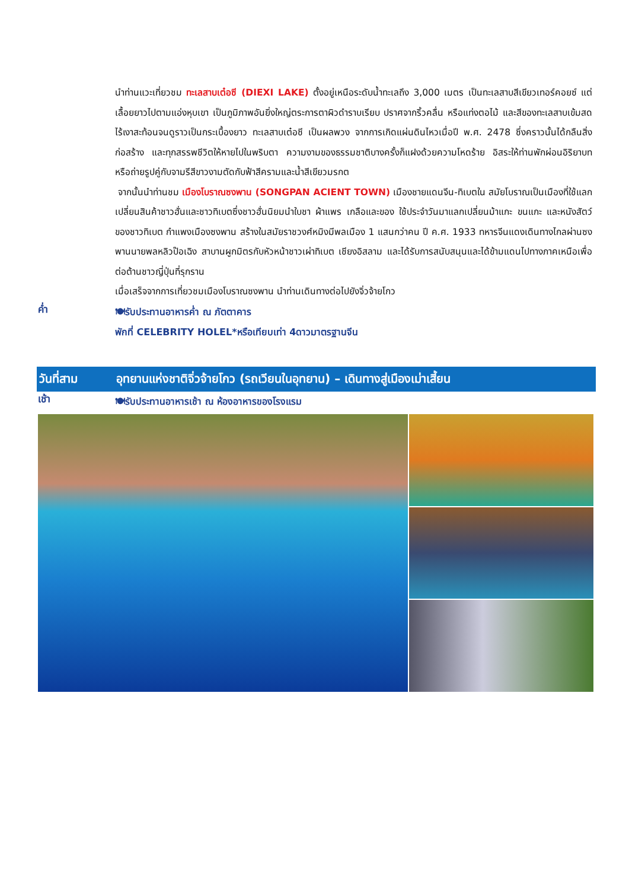นำท่านแวะเที่ยวชม ทะเลสาบเต๋อซี (DIEXI LAKE) ตั้งอยู่เหนือระดับน้ำทะเลถึง 3,000 เมตร เป็นทะเลสาบสีเขียวเทอร์คอยซ์ แต่เลื้อยยาวไปตามแอ่งหุบเขา เป็นภูมิภาพอันยิ่งใหญ่ตระการตาผิวดำราบเรียบ ปราศจากริ้วคลื่น หรือแท่งตอไม้ และสีของทะเลสาบเข้มสดไร้เงาสะท้อนจนดูราวเป็นกระเบื้องยาว ทะเลสาบเต๋อซี เป็นผลพวง จากการเกิดแผ่นดินไหวเมื่อปี พ.ศ. 2478 ซึ่งคราวนั้นได้กลืนสิ่งก่อสร้าง และทุกสรรพชีวิตให้หายไปในพริบตา ความงามของธรรมชาติบางครั้งก็แฝงด้วยความโหดร้าย อิสระให้ท่านพักผ่อนอิริยาบท หรือถ่ายรูปคู่กับจามรีสีขาวงามตัดกับฟ้าสีครามและน้ำสีเขียวมรกต
จากนั้นนำท่านชม เมืองโบราณซงพาน (SONGPAN ACIENT TOWN) เมืองชายแดนจีน-ทิเบตใน สมัยโบราณเป็นเมืองที่ใช้แลกเปลี่ยนสินค้าชาวฮั่นและชาวทิเบตซึ่งชาวฮั่นนิยมนำใบชา ผ้าแพร เกลือและของ ใช้ประจำวันมาแลกเปลี่ยนม้าแกะ ขนแกะ และหนังสัตว์ของชาวทิเบต กำแพงเมืองซงพาน สร้างในสมัยราชวงศ์หมิงมีพลเมือง 1 แสนกว่าคน ปี ค.ศ. 1933 ทหารจีนแดงเดินทางไกลผ่านซงพานนายพลหลิวป๊อเฉิง สาบานผูกมิตรกับหัวหน้าชาวเผ่าทิเบต เชียงอิสลาม และได้รับการสนับสนุนและได้ข้ามแดนไปทางภาคเหนือเพื่อต่อต้านชาวญี่ปุ่นที่รุกราน
เมื่อเสร็จจากการเที่ยวชมเมืองโบราณซงพาน นำท่านเดินทางต่อไปยังจิ่วจ้ายโกว
ค่ำ
🍽รับประทานอาหารค่ำ ณ ภัตตาคาร
พักที่ CELEBRITY HOLEL*หรือเทียบเท่า 4ดาวมาตรฐานจีน
วันที่สาม
อุทยานแห่งชาติจิ่วจ้ายโกว (รถเวียนในอุทยาน) – เดินทางสู่เมืองเม่าเสี้ยน
เช้า
🍽รับประทานอาหารเช้า ณ ห้องอาหารของโรงแรม